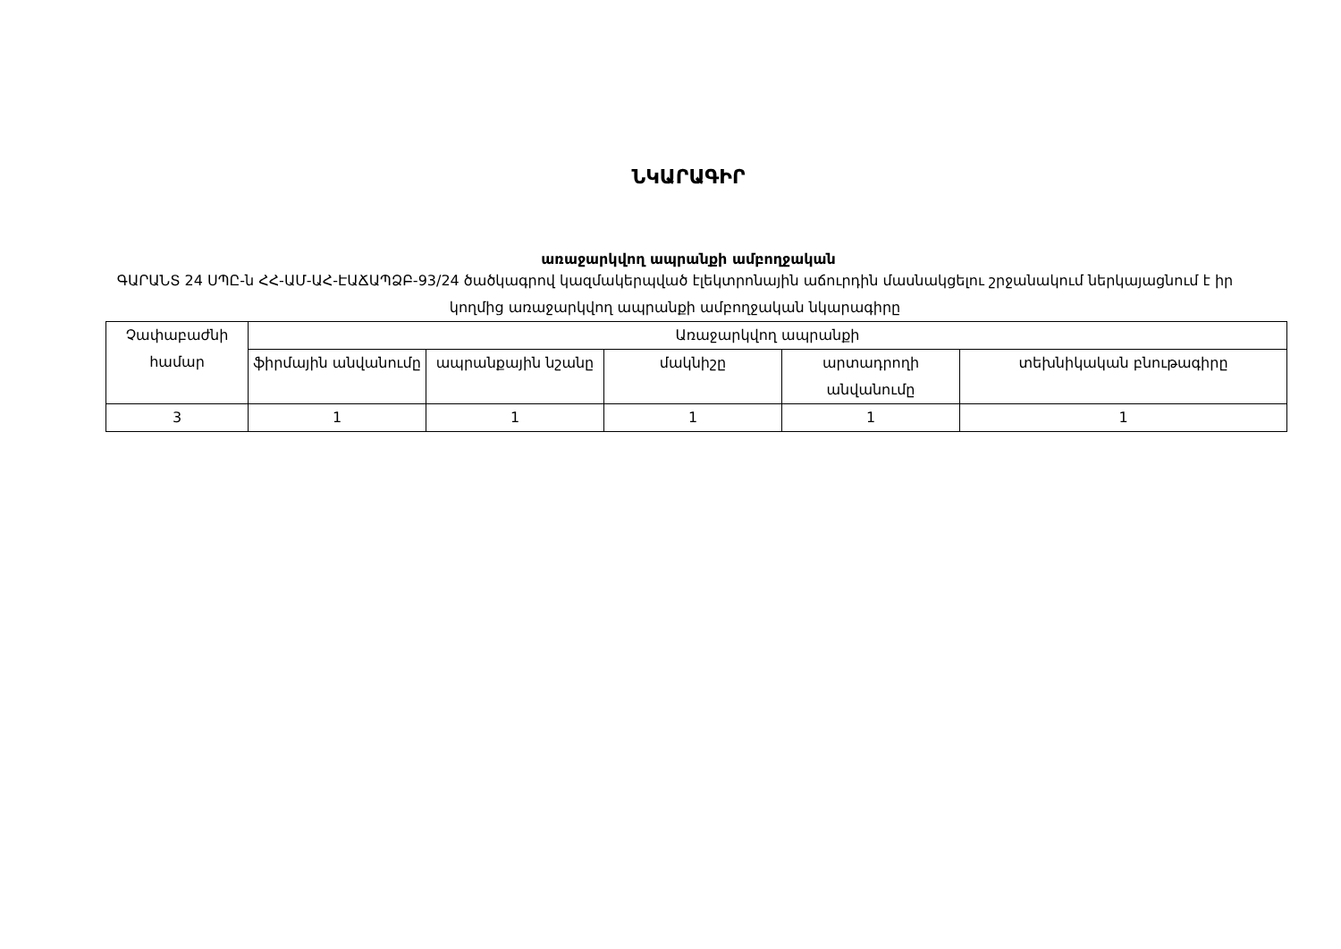ՆԿԱՐԱԳԻՐ
առաջարկվող ապրանքի ամբողջական
ԳԱՐԱՆՏ 24 ՍՊԸ-ն ՀՀ-ԱՄ-ԱՀ-ԷԱՃԱՊՁԲ-93/24 ծածկագրով կազմակերպված էլեկտրոնային աճուրդին մասնակցելու շրջանակում ներկայացնում է իր կողմից առաջարկվող ապրանքի ամբողջական նկարագիրը
| Չափաբաժնի համար | Առաջարկվող ապրանքի | | | | |
| | ֆիրմային անվանումը | ապրանքային նշանը | մակնիշը | արտադրողի անվանումը | տեխնիկական բնութագիրը |
| 3 | 1 | 1 | 1 | 1 | 1 |